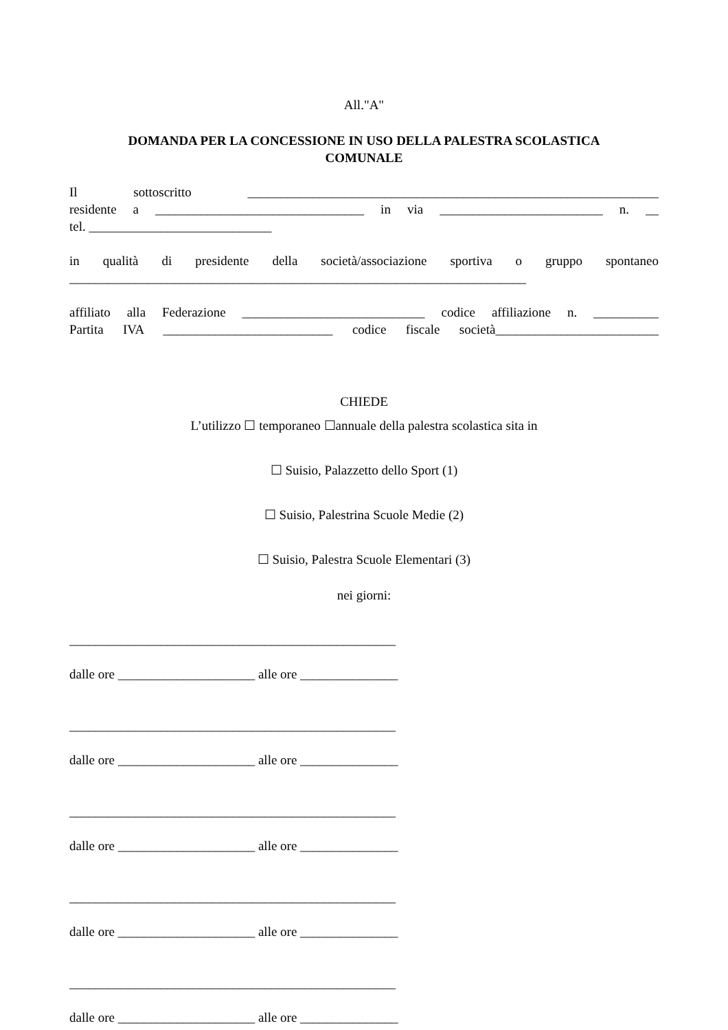All."A"
DOMANDA PER LA CONCESSIONE IN USO DELLA PALESTRA SCOLASTICA
COMUNALE
Il sottoscritto _______________________________________________________________
residente a ________________________________ in via _________________________ n. __
tel. ____________________________
in qualità di presidente della società/associazione sportiva o gruppo spontaneo
______________________________________________________________________
affiliato alla Federazione ____________________________ codice affiliazione n. __________
Partita IVA __________________________ codice fiscale società_________________________
CHIEDE
L’utilizzo ☐ temporaneo ☐annuale della palestra scolastica sita in
☐ Suisio, Palazzetto dello Sport (1)
☐ Suisio, Palestrina Scuole Medie (2)
☐ Suisio, Palestra Scuole Elementari (3)
nei giorni:
__________________________________________________
dalle ore _____________________ alle ore _______________
__________________________________________________
dalle ore _____________________ alle ore _______________
__________________________________________________
dalle ore _____________________ alle ore _______________
__________________________________________________
dalle ore _____________________ alle ore _______________
__________________________________________________
dalle ore _____________________ alle ore _______________